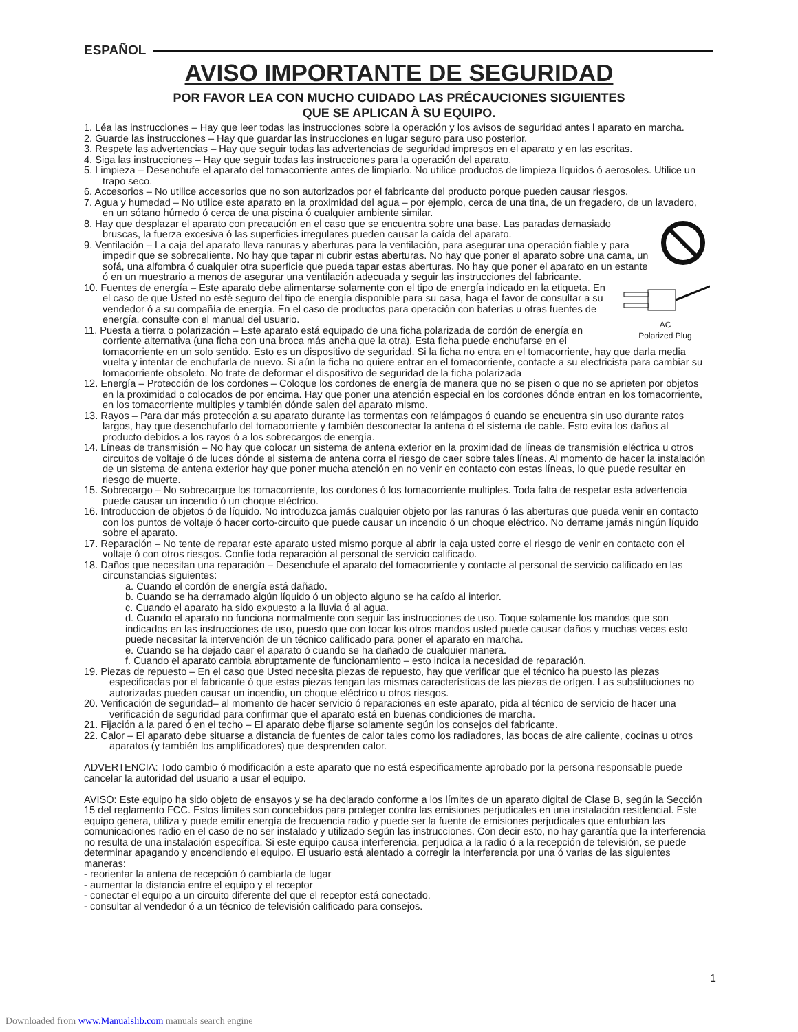ESPAÑOL
AVISO IMPORTANTE DE SEGURIDAD
POR FAVOR LEA CON MUCHO CUIDADO LAS PRÉCAUCIONES SIGUIENTES
QUE SE APLICAN À SU EQUIPO.
1. Léa las instrucciones – Hay que leer todas las instrucciones sobre la operación y los avisos de seguridad antes l aparato en marcha.
2. Guarde las instrucciones – Hay que guardar las instrucciones en lugar seguro para uso posterior.
3. Respete las advertencias – Hay que seguir todas las advertencias de seguridad impresos en el aparato y en las escritas.
4. Siga las instrucciones – Hay que seguir todas las instrucciones para la operación del aparato.
5. Limpieza – Desenchufe el aparato del tomacorriente antes de limpiarlo. No utilice productos de limpieza líquidos ó aerosoles. Utilice un trapo seco.
6. Accesorios – No utilice accesorios que no son autorizados por el fabricante del producto porque pueden causar riesgos.
7. Agua y humedad – No utilice este aparato en la proximidad del agua – por ejemplo, cerca de una tina, de un fregadero, de un lavadero, en un sótano húmedo ó cerca de una piscina ó cualquier ambiente similar.
8. Hay que desplazar el aparato con precaución en el caso que se encuentra sobre una base. Las paradas demasiado bruscas, la fuerza excesiva ó las superficies irregulares pueden causar la caída del aparato.
9. Ventilación – La caja del aparato lleva ranuras y aberturas para la ventilación, para asegurar una operación fiable y para impedir que se sobrecaliente. No hay que tapar ni cubrir estas aberturas. No hay que poner el aparato sobre una cama, un sofá, una alfombra ó cualquier otra superficie que pueda tapar estas aberturas. No hay que poner el aparato en un estante ó en un muestrario a menos de asegurar una ventilación adecuada y seguir las instrucciones del fabricante.
AC
Polarized Plug
10. Fuentes de energía – Este aparato debe alimentarse solamente con el tipo de energía indicado en la etiqueta. En el caso de que Usted no esté seguro del tipo de energía disponible para su casa, haga el favor de consultar a su vendedor ó a su compañía de energía. En el caso de productos para operación con baterías u otras fuentes de energía, consulte con el manual del usuario.
11. Puesta a tierra o polarización – Este aparato está equipado de una ficha polarizada de cordón de energía en corriente alternativa (una ficha con una broca más ancha que la otra). Esta ficha puede enchufarse en el tomacorriente en un solo sentido. Esto es un dispositivo de seguridad. Si la ficha no entra en el tomacorriente, hay que darla media vuelta y intentar de enchufarla de nuevo. Si aún la ficha no quiere entrar en el tomacorriente, contacte a su electricista para cambiar su tomacorriente obsoleto. No trate de deformar el dispositivo de seguridad de la ficha polarizada
12. Energía – Protección de los cordones – Coloque los cordones de energía de manera que no se pisen o que no se aprieten por objetos en la proximidad o colocados de por encima. Hay que poner una atención especial en los cordones dónde entran en los tomacorriente, en los tomacorriente multiples y también dónde salen del aparato mismo.
13. Rayos – Para dar más protección a su aparato durante las tormentas con relámpagos ó cuando se encuentra sin uso durante ratos largos, hay que desenchufarlo del tomacorriente y también desconectar la antena ó el sistema de cable. Esto evita los daños al producto debidos a los rayos ó a los sobrecargos de energía.
14. Líneas de transmisión – No hay que colocar un sistema de antena exterior en la proximidad de líneas de transmisión eléctrica u otros circuitos de voltaje ó de luces dónde el sistema de antena corra el riesgo de caer sobre tales líneas. Al momento de hacer la instalación de un sistema de antena exterior hay que poner mucha atención en no venir en contacto con estas líneas, lo que puede resultar en riesgo de muerte.
15. Sobrecargo – No sobrecargue los tomacorriente, los cordones ó los tomacorriente multiples. Toda falta de respetar esta advertencia puede causar un incendio ó un choque eléctrico.
16. Introduccion de objetos ó de líquido. No introduzca jamás cualquier objeto por las ranuras ó las aberturas que pueda venir en contacto con los puntos de voltaje ó hacer corto-circuito que puede causar un incendio ó un choque eléctrico. No derrame jamás ningún líquido sobre el aparato.
17. Reparación – No tente de reparar este aparato usted mismo porque al abrir la caja usted corre el riesgo de venir en contacto con el voltaje ó con otros riesgos. Confíe toda reparación al personal de servicio calificado.
18. Daños que necesitan una reparación – Desenchufe el aparato del tomacorriente y contacte al personal de servicio calificado en las circunstancias siguientes:
a. Cuando el cordón de energía está dañado.
b. Cuando se ha derramado algún líquido ó un objecto alguno se ha caído al interior.
c. Cuando el aparato ha sido expuesto a la lluvia ó al agua.
d. Cuando el aparato no funciona normalmente con seguir las instrucciones de uso. Toque solamente los mandos que son indicados en las instrucciones de uso, puesto que con tocar los otros mandos usted puede causar daños y muchas veces esto puede necesitar la intervención de un técnico calificado para poner el aparato en marcha.
e. Cuando se ha dejado caer el aparato ó cuando se ha dañado de cualquier manera.
f. Cuando el aparato cambia abruptamente de funcionamiento – esto indica la necesidad de reparación.
19. Piezas de repuesto – En el caso que Usted necesita piezas de repuesto, hay que verificar que el técnico ha puesto las piezas especificadas por el fabricante ó que estas piezas tengan las mismas características de las piezas de orígen. Las substituciones no autorizadas pueden causar un incendio, un choque eléctrico u otros riesgos.
20. Verificación de seguridad– al momento de hacer servicio ó reparaciones en este aparato, pida al técnico de servicio de hacer una verificación de seguridad para confirmar que el aparato está en buenas condiciones de marcha.
21. Fijación a la pared ó en el techo – El aparato debe fijarse solamente según los consejos del fabricante.
22. Calor – El aparato debe situarse a distancia de fuentes de calor tales como los radiadores, las bocas de aire caliente, cocinas u otros aparatos (y también los amplificadores) que desprenden calor.
ADVERTENCIA: Todo cambio ó modificación a este aparato que no está especificamente aprobado por la persona responsable puede cancelar la autoridad del usuario a usar el equipo.
AVISO: Este equipo ha sido objeto de ensayos y se ha declarado conforme a los límites de un aparato digital de Clase B, según la Sección 15 del reglamento FCC. Estos límites son concebidos para proteger contra las emisiones perjudicales en una instalación residencial. Este equipo genera, utiliza y puede emitir energía de frecuencia radio y puede ser la fuente de emisiones perjudicales que enturbian las comunicaciones radio en el caso de no ser instalado y utilizado según las instrucciones. Con decir esto, no hay garantía que la interferencia no resulta de una instalación específica. Si este equipo causa interferencia, perjudica a la radio ó a la recepción de televisión, se puede determinar apagando y encendiendo el equipo. El usuario está alentado a corregir la interferencia por una ó varias de las siguientes maneras:
- reorientar la antena de recepción ó cambiarla de lugar
- aumentar la distancia entre el equipo y el receptor
- conectar el equipo a un circuito diferente del que el receptor está conectado.
- consultar al vendedor ó a un técnico de televisión calificado para consejos.
1
Downloaded from www.Manualslib.com manuals search engine